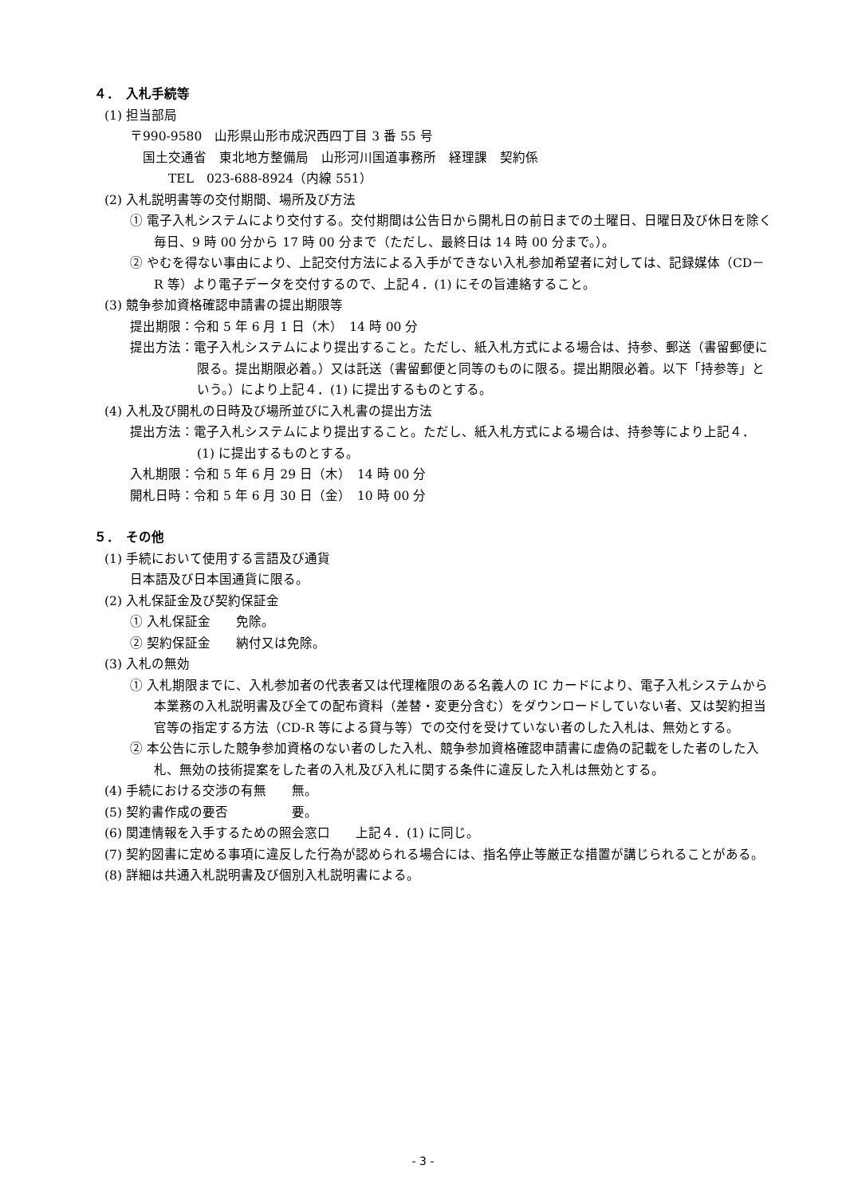４．　入札手続等
(1) 担当部局
〒990-9580　山形県山形市成沢西四丁目 3 番 55 号
　国土交通省　東北地方整備局　山形河川国道事務所　経理課　契約係
　　　TEL　023-688-8924（内線 551）
(2) 入札説明書等の交付期間、場所及び方法
① 電子入札システムにより交付する。交付期間は公告日から開札日の前日までの土曜日、日曜日及び休日を除く毎日、9 時 00 分から 17 時 00 分まで（ただし、最終日は 14 時 00 分まで。）。
② やむを得ない事由により、上記交付方法による入手ができない入札参加希望者に対しては、記録媒体（CD－R 等）より電子データを交付するので、上記４．(1) にその旨連絡すること。
(3) 競争参加資格確認申請書の提出期限等
提出期限：令和 5 年 6 月 1 日（木）　14 時 00 分
提出方法：電子入札システムにより提出すること。ただし、紙入札方式による場合は、持参、郵送（書留郵便に限る。提出期限必着。）又は託送（書留郵便と同等のものに限る。提出期限必着。以下「持参等」という。）により上記４．(1) に提出するものとする。
(4) 入札及び開札の日時及び場所並びに入札書の提出方法
提出方法：電子入札システムにより提出すること。ただし、紙入札方式による場合は、持参等により上記４．(1) に提出するものとする。
入札期限：令和 5 年 6 月 29 日（木）　14 時 00 分
開札日時：令和 5 年 6 月 30 日（金）　10 時 00 分
５．　その他
(1) 手続において使用する言語及び通貨
日本語及び日本国通貨に限る。
(2) 入札保証金及び契約保証金
① 入札保証金　　免除。
② 契約保証金　　納付又は免除。
(3) 入札の無効
① 入札期限までに、入札参加者の代表者又は代理権限のある名義人の IC カードにより、電子入札システムから本業務の入札説明書及び全ての配布資料（差替・変更分含む）をダウンロードしていない者、又は契約担当官等の指定する方法（CD-R 等による貸与等）での交付を受けていない者のした入札は、無効とする。
② 本公告に示した競争参加資格のない者のした入札、競争参加資格確認申請書に虚偽の記載をした者のした入札、無効の技術提案をした者の入札及び入札に関する条件に違反した入札は無効とする。
(4) 手続における交渉の有無　　無。
(5) 契約書作成の要否　　　　　要。
(6) 関連情報を入手するための照会窓口　　上記４．(1) に同じ。
(7) 契約図書に定める事項に違反した行為が認められる場合には、指名停止等厳正な措置が講じられることがある。
(8) 詳細は共通入札説明書及び個別入札説明書による。
- 3 -